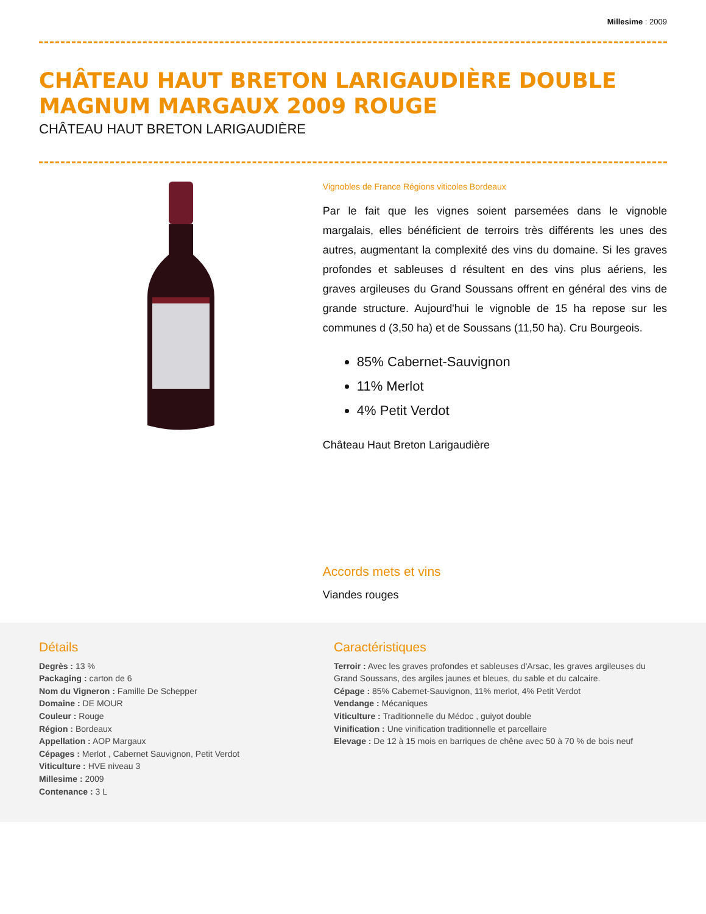Millesime : 2009
CHÂTEAU HAUT BRETON LARIGAUDIÈRE DOUBLE MAGNUM MARGAUX 2009 ROUGE
CHÂTEAU HAUT BRETON LARIGAUDIÈRE
Vignobles de France Régions viticoles Bordeaux
Par le fait que les vignes soient parsemées dans le vignoble margalais, elles bénéficient de terroirs très différents les unes des autres, augmentant la complexité des vins du domaine. Si les graves profondes et sableuses d résultent en des vins plus aériens, les graves argileuses du Grand Soussans offrent en général des vins de grande structure. Aujourd'hui le vignoble de 15 ha repose sur les communes d (3,50 ha) et de Soussans (11,50 ha). Cru Bourgeois.
85% Cabernet-Sauvignon
11% Merlot
4% Petit Verdot
Château Haut Breton Larigaudière
Accords mets et vins
Viandes rouges
Détails
Degrès : 13 %
Packaging : carton de 6
Nom du Vigneron : Famille De Schepper
Domaine : DE MOUR
Couleur : Rouge
Région : Bordeaux
Appellation : AOP Margaux
Cépages : Merlot , Cabernet Sauvignon, Petit Verdot
Viticulture : HVE niveau 3
Millesime : 2009
Contenance : 3 L
Caractéristiques
Terroir : Avec les graves profondes et sableuses d'Arsac, les graves argileuses du Grand Soussans, des argiles jaunes et bleues, du sable et du calcaire.
Cépage : 85% Cabernet-Sauvignon, 11% merlot, 4% Petit Verdot
Vendange : Mécaniques
Viticulture : Traditionnelle du Médoc , guiyot double
Vinification : Une vinification traditionnelle et parcellaire
Elevage : De 12 à 15 mois en barriques de chêne avec 50 à 70 % de bois neuf